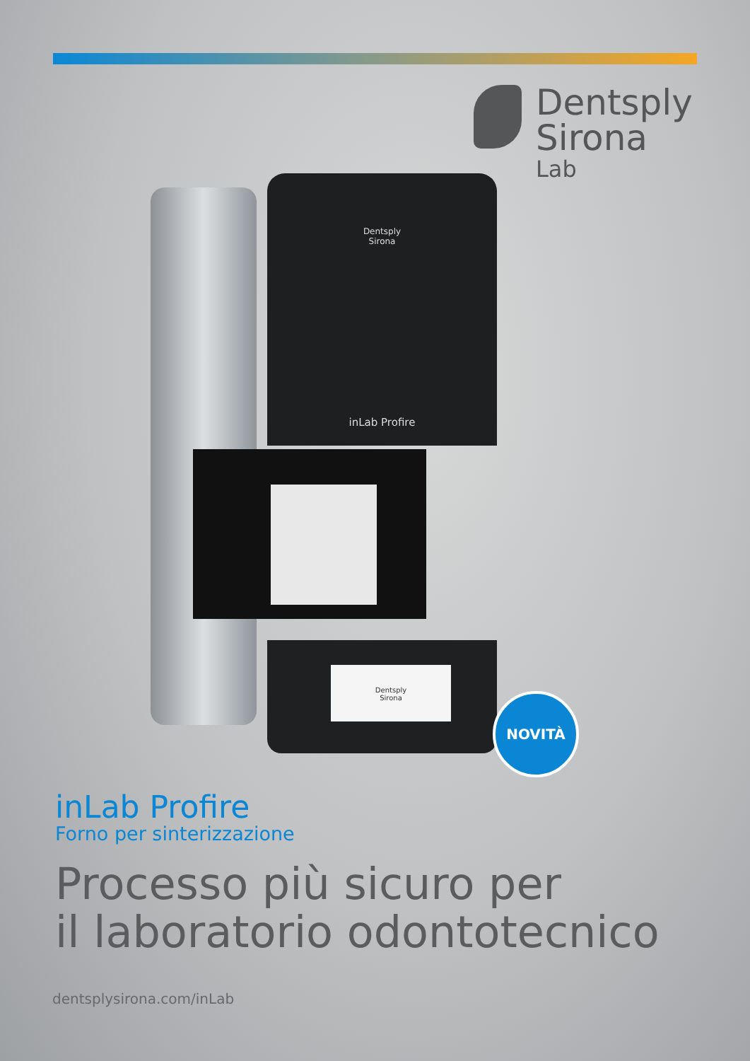Dentsply
Sirona
Lab
Dentsply
Sirona
inLab Profire
Dentsply
Sirona
NOVITÀ
inLab Profire
Forno per sinterizzazione
Processo più sicuro per
il laboratorio odontotecnico
dentsplysirona.com/inLab